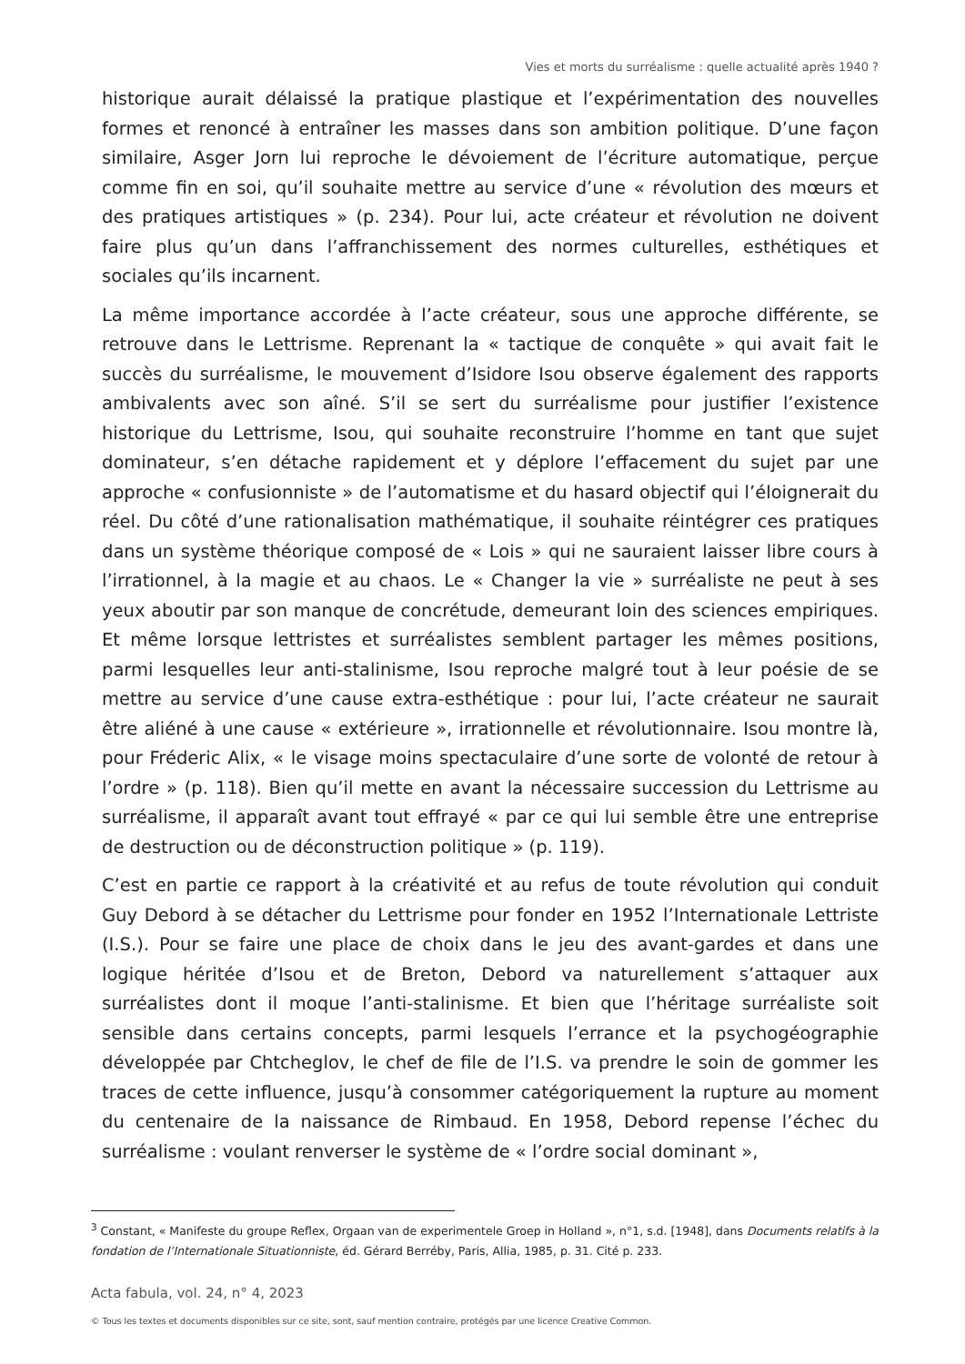Vies et morts du surréalisme : quelle actualité après 1940 ?
historique aurait délaissé la pratique plastique et l’expérimentation des nouvelles formes et renoncé à entraîner les masses dans son ambition politique. D’une façon similaire, Asger Jorn lui reproche le dévoiement de l’écriture automatique, perçue comme fin en soi, qu’il souhaite mettre au service d’une « révolution des mœurs et des pratiques artistiques » (p. 234). Pour lui, acte créateur et révolution ne doivent faire plus qu’un dans l’affranchissement des normes culturelles, esthétiques et sociales qu’ils incarnent.
La même importance accordée à l’acte créateur, sous une approche différente, se retrouve dans le Lettrisme. Reprenant la « tactique de conquête » qui avait fait le succès du surréalisme, le mouvement d’Isidore Isou observe également des rapports ambivalents avec son aîné. S’il se sert du surréalisme pour justifier l’existence historique du Lettrisme, Isou, qui souhaite reconstruire l’homme en tant que sujet dominateur, s’en détache rapidement et y déplore l’effacement du sujet par une approche « confusionniste » de l’automatisme et du hasard objectif qui l’éloignerait du réel. Du côté d’une rationalisation mathématique, il souhaite réintégrer ces pratiques dans un système théorique composé de « Lois » qui ne sauraient laisser libre cours à l’irrationnel, à la magie et au chaos. Le « Changer la vie » surréaliste ne peut à ses yeux aboutir par son manque de concrétude, demeurant loin des sciences empiriques. Et même lorsque lettristes et surréalistes semblent partager les mêmes positions, parmi lesquelles leur anti-stalinisme, Isou reproche malgré tout à leur poésie de se mettre au service d’une cause extra-esthétique : pour lui, l’acte créateur ne saurait être aliéné à une cause « extérieure », irrationnelle et révolutionnaire. Isou montre là, pour Fréderic Alix, « le visage moins spectaculaire d’une sorte de volonté de retour à l’ordre » (p. 118). Bien qu’il mette en avant la nécessaire succession du Lettrisme au surréalisme, il apparaît avant tout effrayé « par ce qui lui semble être une entreprise de destruction ou de déconstruction politique » (p. 119).
C’est en partie ce rapport à la créativité et au refus de toute révolution qui conduit Guy Debord à se détacher du Lettrisme pour fonder en 1952 l’Internationale Lettriste (I.S.). Pour se faire une place de choix dans le jeu des avant-gardes et dans une logique héritée d’Isou et de Breton, Debord va naturellement s’attaquer aux surréalistes dont il moque l’anti-stalinisme. Et bien que l’héritage surréaliste soit sensible dans certains concepts, parmi lesquels l’errance et la psychogéographie développée par Chtcheglov, le chef de file de l’I.S. va prendre le soin de gommer les traces de cette influence, jusqu’à consommer catégoriquement la rupture au moment du centenaire de la naissance de Rimbaud. En 1958, Debord repense l’échec du surréalisme : voulant renverser le système de « l’ordre social dominant »,
<sup>3</sup> Constant, « Manifeste du groupe Reflex, Orgaan van de experimentele Groep in Holland », n°1, s.d. [1948], dans Documents relatifs à la fondation de l’Internationale Situationniste, éd. Gérard Berréby, Paris, Allia, 1985, p. 31. Cité p. 233.
Acta fabula, vol. 24, n° 4, 2023
© Tous les textes et documents disponibles sur ce site, sont, sauf mention contraire, protégés par une licence Creative Common.